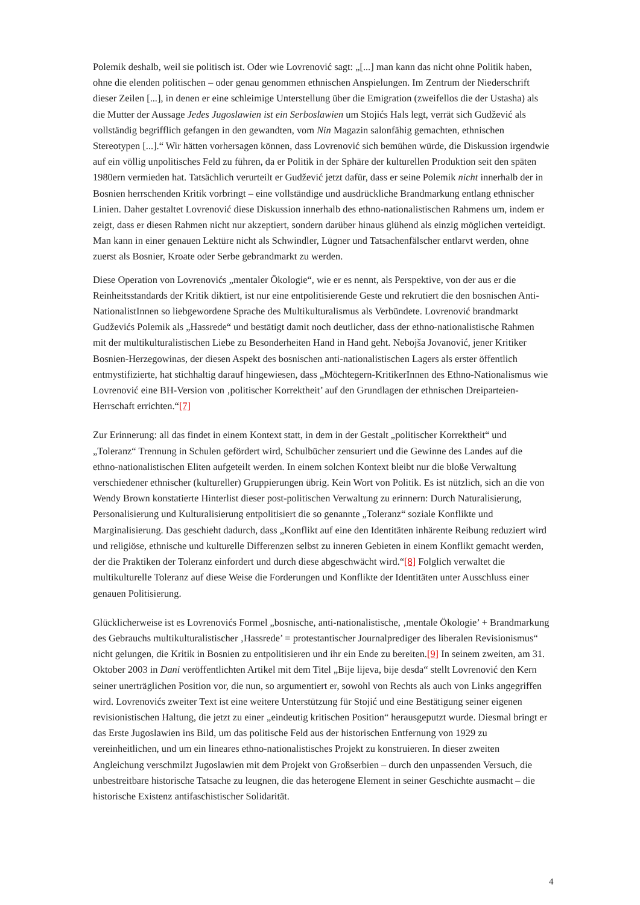Polemik deshalb, weil sie politisch ist. Oder wie Lovrenović sagt: „[...] man kann das nicht ohne Politik haben, ohne die elenden politischen – oder genau genommen ethnischen Anspielungen. Im Zentrum der Niederschrift dieser Zeilen [...], in denen er eine schleimige Unterstellung über die Emigration (zweifellos die der Ustasha) als die Mutter der Aussage Jedes Jugoslawien ist ein Serboslawien um Stojićs Hals legt, verrät sich Gudžević als vollständig begrifflich gefangen in den gewandten, vom Nin Magazin salonfähig gemachten, ethnischen Stereotypen [...].“ Wir hätten vorhersagen können, dass Lovrenović sich bemühen würde, die Diskussion irgendwie auf ein völlig unpolitisches Feld zu führen, da er Politik in der Sphäre der kulturellen Produktion seit den späten 1980ern vermieden hat. Tatsächlich verurteilt er Gudžević jetzt dafür, dass er seine Polemik nicht innerhalb der in Bosnien herrschenden Kritik vorbringt – eine vollständige und ausdrückliche Brandmarkung entlang ethnischer Linien. Daher gestaltet Lovrenović diese Diskussion innerhalb des ethno-nationalistischen Rahmens um, indem er zeigt, dass er diesen Rahmen nicht nur akzeptiert, sondern darüber hinaus glühend als einzig möglichen verteidigt. Man kann in einer genauen Lektüre nicht als Schwindler, Lügner und Tatsachenfälscher entlarvt werden, ohne zuerst als Bosnier, Kroate oder Serbe gebrandmarkt zu werden.
Diese Operation von Lovrenovićs „mentaler Ökologie“, wie er es nennt, als Perspektive, von der aus er die Reinheitsstandards der Kritik diktiert, ist nur eine entpolitisierende Geste und rekrutiert die den bosnischen Anti-NationalistInnen so liebgewordene Sprache des Multikulturalismus als Verbündete. Lovrenović brandmarkt Gudževićs Polemik als „Hassrede“ und bestätigt damit noch deutlicher, dass der ethno-nationalistische Rahmen mit der multikulturalistischen Liebe zu Besonderheiten Hand in Hand geht. Nebojša Jovanović, jener Kritiker Bosnien-Herzegowinas, der diesen Aspekt des bosnischen anti-nationalistischen Lagers als erster öffentlich entmystifizierte, hat stichhaltig darauf hingewiesen, dass „Möchtegern-KritikerInnen des Ethno-Nationalismus wie Lovrenović eine BH-Version von ‚politischer Korrektheit’ auf den Grundlagen der ethnischen Dreiparteien-Herrschaft errichten.“[7]
Zur Erinnerung: all das findet in einem Kontext statt, in dem in der Gestalt „politischer Korrektheit“ und „Toleranz“ Trennung in Schulen gefördert wird, Schulbücher zensuriert und die Gewinne des Landes auf die ethno-nationalistischen Eliten aufgeteilt werden. In einem solchen Kontext bleibt nur die bloße Verwaltung verschiedener ethnischer (kultureller) Gruppierungen übrig. Kein Wort von Politik. Es ist nützlich, sich an die von Wendy Brown konstatierte Hinterlist dieser post-politischen Verwaltung zu erinnern: Durch Naturalisierung, Personalisierung und Kulturalisierung entpolitisiert die so genannte „Toleranz“ soziale Konflikte und Marginalisierung. Das geschieht dadurch, dass „Konflikt auf eine den Identitäten inhärente Reibung reduziert wird und religiöse, ethnische und kulturelle Differenzen selbst zu inneren Gebieten in einem Konflikt gemacht werden, der die Praktiken der Toleranz einfordert und durch diese abgeschwächt wird.“[8] Folglich verwaltet die multikulturelle Toleranz auf diese Weise die Forderungen und Konflikte der Identitäten unter Ausschluss einer genauen Politisierung.
Glücklicherweise ist es Lovrenovićs Formel „bosnische, anti-nationalistische, ‚mentale Ökologie’ + Brandmarkung des Gebrauchs multikulturalistischer ‚Hassrede’ = protestantischer Journalprediger des liberalen Revisionismus“ nicht gelungen, die Kritik in Bosnien zu entpolitisieren und ihr ein Ende zu bereiten.[9] In seinem zweiten, am 31. Oktober 2003 in Dani veröffentlichten Artikel mit dem Titel „Bije lijeva, bije desda“ stellt Lovrenović den Kern seiner unerträglichen Position vor, die nun, so argumentiert er, sowohl von Rechts als auch von Links angegriffen wird. Lovrenovićs zweiter Text ist eine weitere Unterstützung für Stojić und eine Bestätigung seiner eigenen revisionistischen Haltung, die jetzt zu einer „eindeutig kritischen Position“ herausgeputzt wurde. Diesmal bringt er das Erste Jugoslawien ins Bild, um das politische Feld aus der historischen Entfernung von 1929 zu vereinheitlichen, und um ein lineares ethno-nationalistisches Projekt zu konstruieren. In dieser zweiten Angleichung verschmilzt Jugoslawien mit dem Projekt von Großserbien – durch den unpassenden Versuch, die unbestreitbare historische Tatsache zu leugnen, die das heterogene Element in seiner Geschichte ausmacht – die historische Existenz antifaschistischer Solidarität.
4